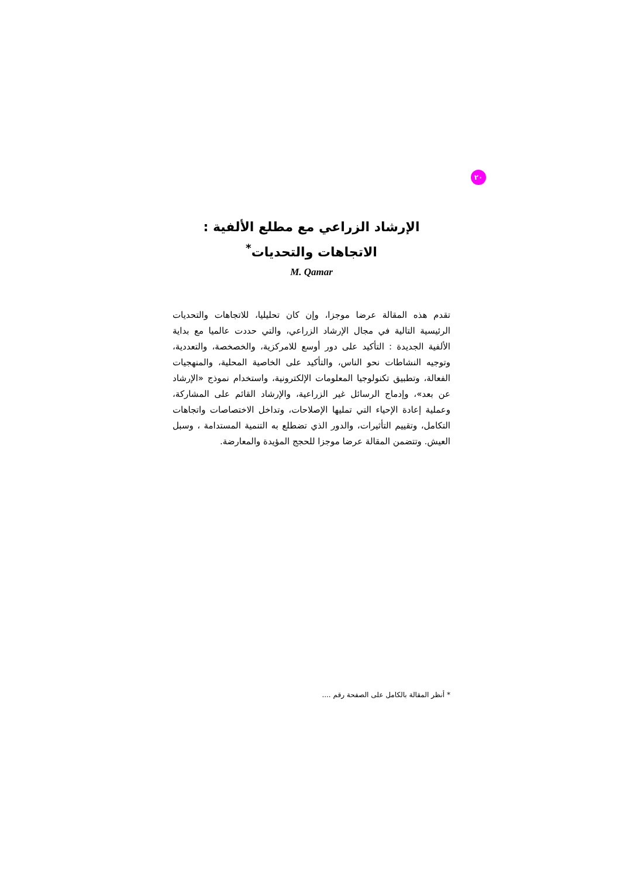٢٠
الإرشاد الزراعي مع مطلع الألفية :
الاتجاهات والتحديات<sup>*</sup>
M. Qamar
تقدم هذه المقالة عرضا موجزا، وإن كان تحليليا، للاتجاهات والتحديات الرئيسية التالية في مجال الإرشاد الزراعي، والتي حددت عالميا مع بداية الألفية الجديدة : التأكيد على دور أوسع للامركزية، والخصخصة، والتعددية، وتوجيه النشاطات نحو الناس، والتأكيد على الخاصية المحلية، والمنهجيات الفعالة، وتطبيق تكنولوجيا المعلومات الإلكترونية، واستخدام نموذج «الإرشاد عن بعد»، وإدماج الرسائل غير الزراعية، والإرشاد القائم على المشاركة، وعملية إعادة الإحياء التي تمليها الإصلاحات، وتداخل الاختصاصات واتجاهات التكامل، وتقييم التأثيرات، والدور الذي تضطلع به التنمية المستدامة ، وسبل العيش. وتتضمن المقالة عرضا موجزا للحجج المؤيدة والمعارضة.
* أنظر المقالة بالكامل على الصفحة رقم ....